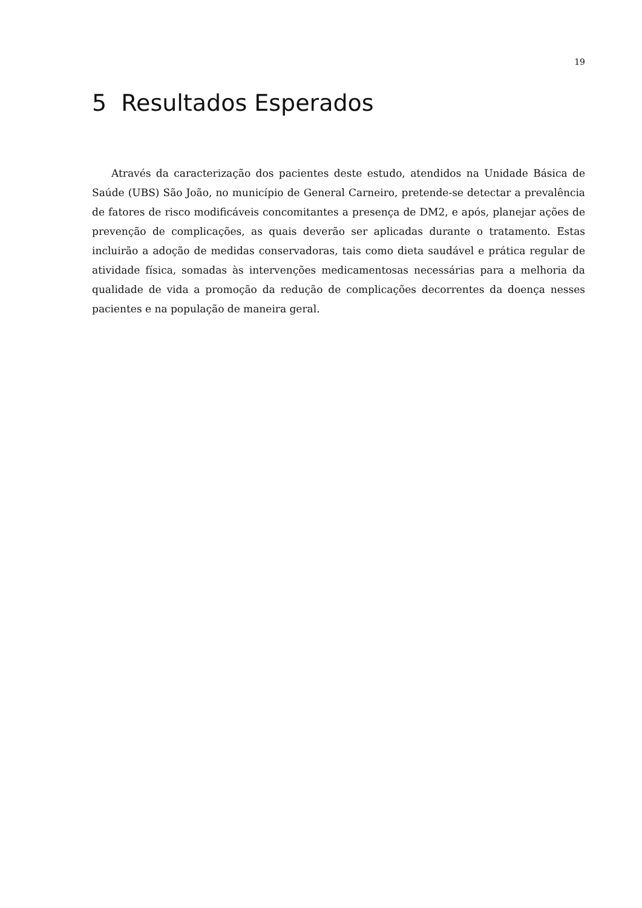19
5 Resultados Esperados
Através da caracterização dos pacientes deste estudo, atendidos na Unidade Básica de Saúde (UBS) São João, no município de General Carneiro, pretende-se detectar a prevalência de fatores de risco modificáveis concomitantes a presença de DM2, e após, planejar ações de prevenção de complicações, as quais deverão ser aplicadas durante o tratamento. Estas incluirão a adoção de medidas conservadoras, tais como dieta saudável e prática regular de atividade física, somadas às intervenções medicamentosas necessárias para a melhoria da qualidade de vida a promoção da redução de complicações decorrentes da doença nesses pacientes e na população de maneira geral.